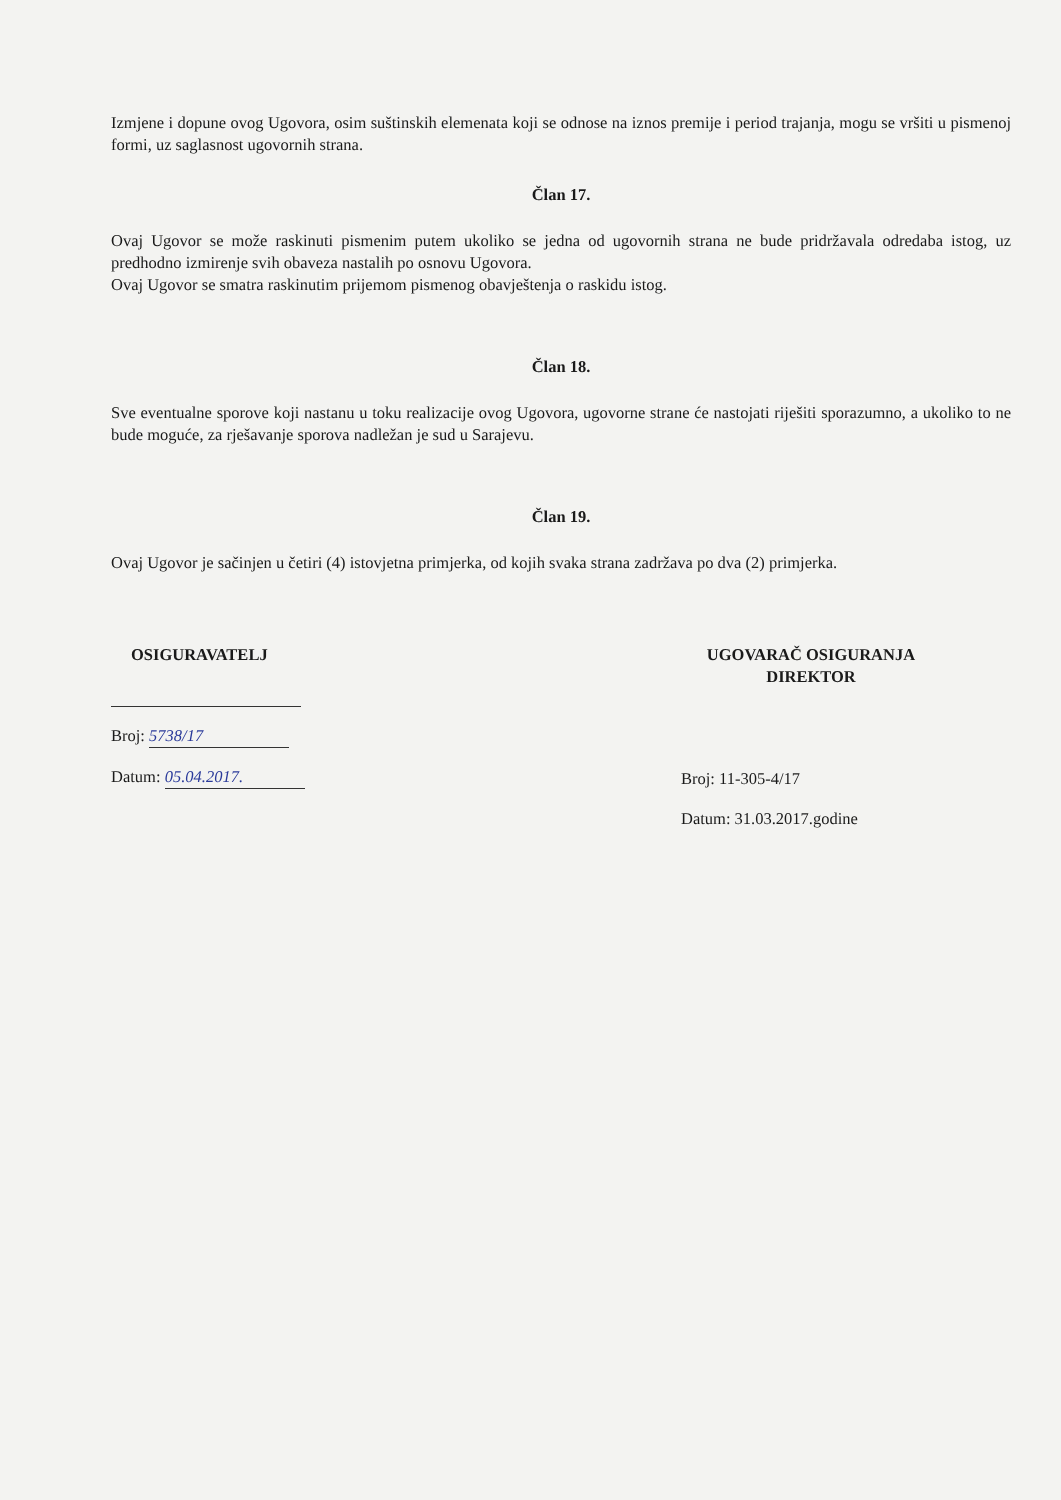Izmjene i dopune ovog Ugovora, osim suštinskih elemenata koji se odnose na iznos premije i period trajanja, mogu se vršiti u pismenoj formi, uz saglasnost ugovornih strana.
Član 17.
Ovaj Ugovor se može raskinuti pismenim putem ukoliko se jedna od ugovornih strana ne bude pridržavala odredaba istog, uz predhodno izmirenje svih obaveza nastalih po osnovu Ugovora.
Ovaj Ugovor se smatra raskinutim prijemom pismenog obavještenja o raskidu istog.
Član 18.
Sve eventualne sporove koji nastanu u toku realizacije ovog Ugovora, ugovorne strane će nastojati riješiti sporazumno, a ukoliko to ne bude moguće, za rješavanje sporova nadležan je sud u Sarajevu.
Član 19.
Ovaj Ugovor je sačinjen u četiri (4) istovjetna primjerka, od kojih svaka strana zadržava po dva (2) primjerka.
OSIGURAVATELJ
Broj: 5738/17
Datum: 05.04.2017.
UGOVARAČ OSIGURANJA
DIREKTOR
Broj: 11-305-4/17
Datum: 31.03.2017.godine